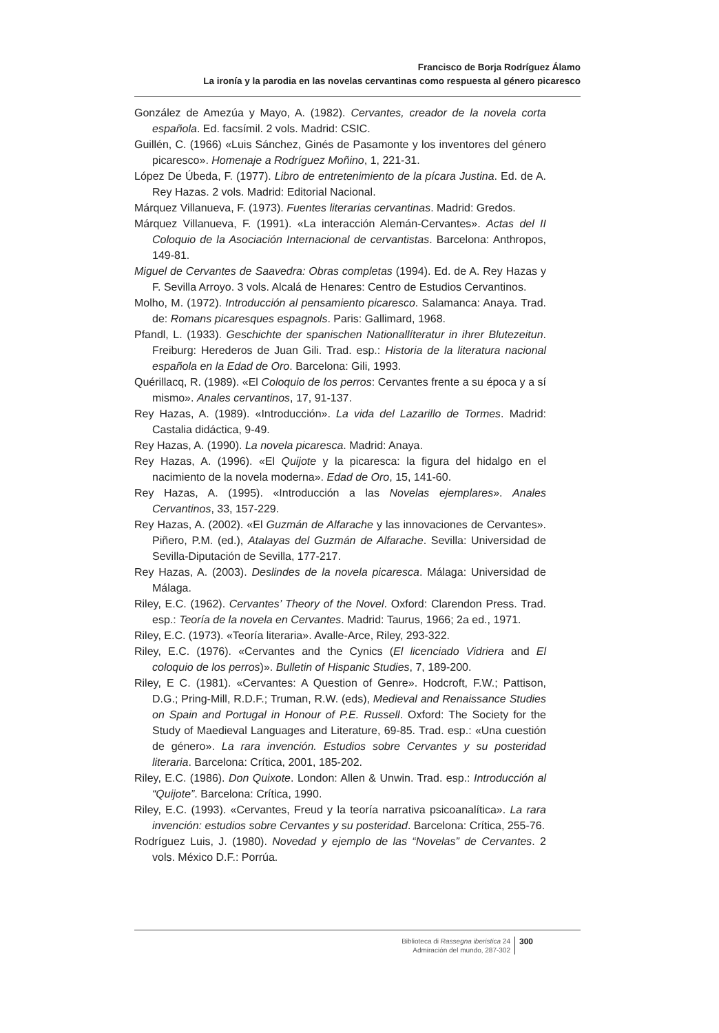Francisco de Borja Rodríguez Álamo
La ironía y la parodia en las novelas cervantinas como respuesta al género picaresco
González de Amezúa y Mayo, A. (1982). Cervantes, creador de la novela corta española. Ed. facsímil. 2 vols. Madrid: CSIC.
Guillén, C. (1966) «Luis Sánchez, Ginés de Pasamonte y los inventores del género picaresco». Homenaje a Rodríguez Moñino, 1, 221-31.
López De Úbeda, F. (1977). Libro de entretenimiento de la pícara Justina. Ed. de A. Rey Hazas. 2 vols. Madrid: Editorial Nacional.
Márquez Villanueva, F. (1973). Fuentes literarias cervantinas. Madrid: Gredos.
Márquez Villanueva, F. (1991). «La interacción Alemán-Cervantes». Actas del II Coloquio de la Asociación Internacional de cervantistas. Barcelona: Anthropos, 149-81.
Miguel de Cervantes de Saavedra: Obras completas (1994). Ed. de A. Rey Hazas y F. Sevilla Arroyo. 3 vols. Alcalá de Henares: Centro de Estudios Cervantinos.
Molho, M. (1972). Introducción al pensamiento picaresco. Salamanca: Anaya. Trad. de: Romans picaresques espagnols. Paris: Gallimard, 1968.
Pfandl, L. (1933). Geschichte der spanischen Nationallíteratur in ihrer Blutezeitun. Freiburg: Herederos de Juan Gili. Trad. esp.: Historia de la literatura nacional española en la Edad de Oro. Barcelona: Gili, 1993.
Quérillacq, R. (1989). «El Coloquio de los perros: Cervantes frente a su época y a sí mismo». Anales cervantinos, 17, 91-137.
Rey Hazas, A. (1989). «Introducción». La vida del Lazarillo de Tormes. Madrid: Castalia didáctica, 9-49.
Rey Hazas, A. (1990). La novela picaresca. Madrid: Anaya.
Rey Hazas, A. (1996). «El Quijote y la picaresca: la figura del hidalgo en el nacimiento de la novela moderna». Edad de Oro, 15, 141-60.
Rey Hazas, A. (1995). «Introducción a las Novelas ejemplares». Anales Cervantinos, 33, 157-229.
Rey Hazas, A. (2002). «El Guzmán de Alfarache y las innovaciones de Cervantes». Piñero, P.M. (ed.), Atalayas del Guzmán de Alfarache. Sevilla: Universidad de Sevilla-Diputación de Sevilla, 177-217.
Rey Hazas, A. (2003). Deslindes de la novela picaresca. Málaga: Universidad de Málaga.
Riley, E.C. (1962). Cervantes’ Theory of the Novel. Oxford: Clarendon Press. Trad. esp.: Teoría de la novela en Cervantes. Madrid: Taurus, 1966; 2a ed., 1971.
Riley, E.C. (1973). «Teoría literaria». Avalle-Arce, Riley, 293-322.
Riley, E.C. (1976). «Cervantes and the Cynics (El licenciado Vidriera and El coloquio de los perros)». Bulletin of Hispanic Studies, 7, 189-200.
Riley, E C. (1981). «Cervantes: A Question of Genre». Hodcroft, F.W.; Pattison, D.G.; Pring-Mill, R.D.F.; Truman, R.W. (eds), Medieval and Renaissance Studies on Spain and Portugal in Honour of P.E. Russell. Oxford: The Society for the Study of Maedieval Languages and Literature, 69-85. Trad. esp.: «Una cuestión de género». La rara invención. Estudios sobre Cervantes y su posteridad literaria. Barcelona: Crítica, 2001, 185-202.
Riley, E.C. (1986). Don Quixote. London: Allen & Unwin. Trad. esp.: Introducción al “Quijote”. Barcelona: Crítica, 1990.
Riley, E.C. (1993). «Cervantes, Freud y la teoría narrativa psicoanalítica». La rara invención: estudios sobre Cervantes y su posteridad. Barcelona: Crítica, 255-76.
Rodríguez Luis, J. (1980). Novedad y ejemplo de las “Novelas” de Cervantes. 2 vols. México D.F.: Porrúa.
Biblioteca di Rassegna iberistica 24
Admiración del mundo, 287-302
300